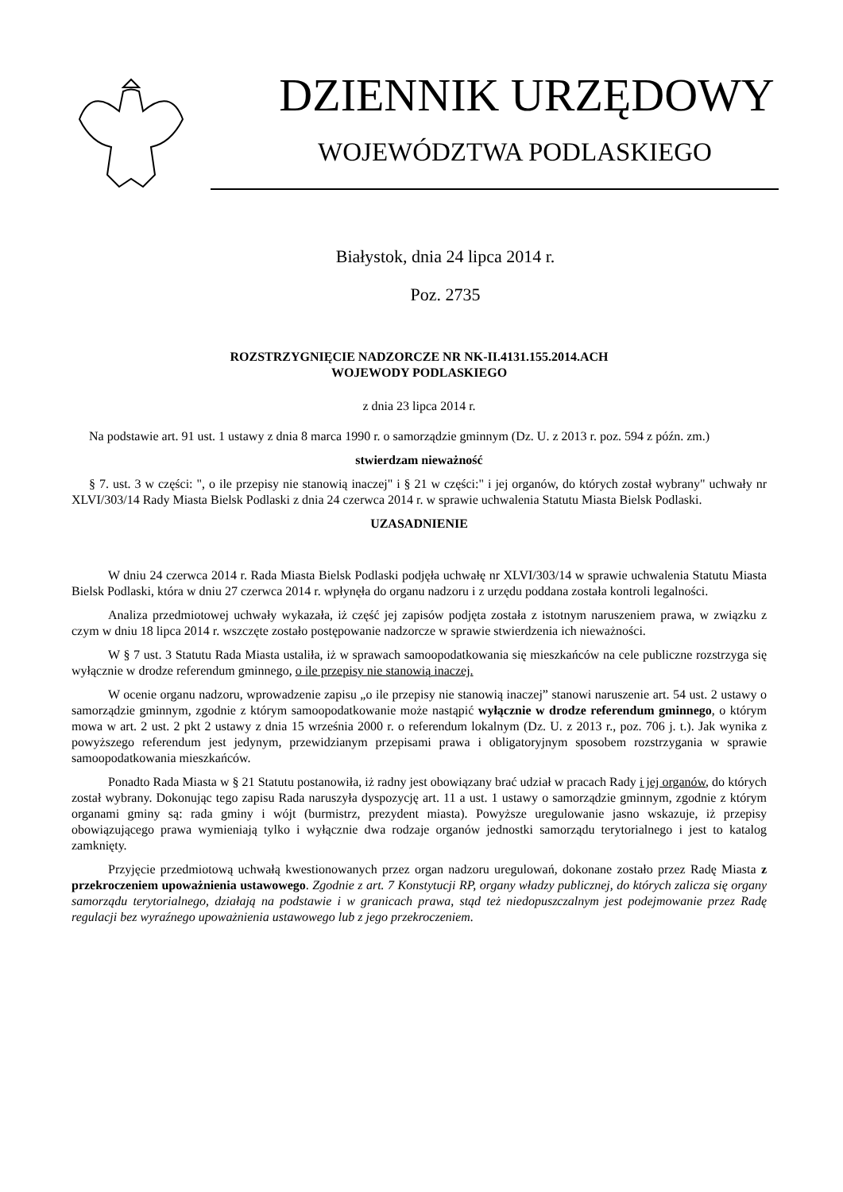DZIENNIK URZĘDOWY
WOJEWÓDZTWA PODLASKIEGO
Białystok, dnia 24 lipca 2014 r.
Poz. 2735
ROZSTRZYGNIĘCIE NADZORCZE NR NK-II.4131.155.2014.ACH
WOJEWODY PODLASKIEGO
z dnia 23 lipca 2014 r.
Na podstawie art. 91 ust. 1 ustawy z dnia 8 marca 1990 r. o samorządzie gminnym (Dz. U. z 2013 r. poz. 594 z późn. zm.)
stwierdzam nieważność
§ 7. ust. 3 w części: ", o ile przepisy nie stanowią inaczej" i § 21 w części:" i jej organów, do których został wybrany" uchwały nr XLVI/303/14 Rady Miasta Bielsk Podlaski z dnia 24 czerwca 2014 r. w sprawie uchwalenia Statutu Miasta Bielsk Podlaski.
UZASADNIENIE
W dniu 24 czerwca 2014 r. Rada Miasta Bielsk Podlaski podjęła uchwałę nr XLVI/303/14 w sprawie uchwalenia Statutu Miasta Bielsk Podlaski, która w dniu 27 czerwca 2014 r. wpłynęła do organu nadzoru i z urzędu poddana została kontroli legalności.
Analiza przedmiotowej uchwały wykazała, iż część jej zapisów podjęta została z istotnym naruszeniem prawa, w związku z czym w dniu 18 lipca 2014 r. wszczęte zostało postępowanie nadzorcze w sprawie stwierdzenia ich nieważności.
W § 7 ust. 3 Statutu Rada Miasta ustaliła, iż w sprawach samoopodatkowania się mieszkańców na cele publiczne rozstrzyga się wyłącznie w drodze referendum gminnego, o ile przepisy nie stanowią inaczej.
W ocenie organu nadzoru, wprowadzenie zapisu „o ile przepisy nie stanowią inaczej” stanowi naruszenie art. 54 ust. 2 ustawy o samorządzie gminnym, zgodnie z którym samoopodatkowanie może nastąpić wyłącznie w drodze referendum gminnego, o którym mowa w art. 2 ust. 2 pkt 2 ustawy z dnia 15 września 2000 r. o referendum lokalnym (Dz. U. z 2013 r., poz. 706 j. t.). Jak wynika z powyższego referendum jest jedynym, przewidzianym przepisami prawa i obligatoryjnym sposobem rozstrzygania w sprawie samoopodatkowania mieszkańców.
Ponadto Rada Miasta w § 21 Statutu postanowiła, iż radny jest obowiązany brać udział w pracach Rady i jej organów, do których został wybrany. Dokonując tego zapisu Rada naruszyła dyspozycję art. 11 a ust. 1 ustawy o samorządzie gminnym, zgodnie z którym organami gminy są: rada gminy i wójt (burmistrz, prezydent miasta). Powyższe uregulowanie jasno wskazuje, iż przepisy obowiązującego prawa wymieniają tylko i wyłącznie dwa rodzaje organów jednostki samorządu terytorialnego i jest to katalog zamknięty.
Przyjęcie przedmiotową uchwałą kwestionowanych przez organ nadzoru uregulowań, dokonane zostało przez Radę Miasta z przekroczeniem upoważnienia ustawowego. Zgodnie z art. 7 Konstytucji RP, organy władzy publicznej, do których zalicza się organy samorządu terytorialnego, działają na podstawie i w granicach prawa, stąd też niedopuszczalnym jest podejmowanie przez Radę regulacji bez wyraźnego upoważnienia ustawowego lub z jego przekroczeniem.